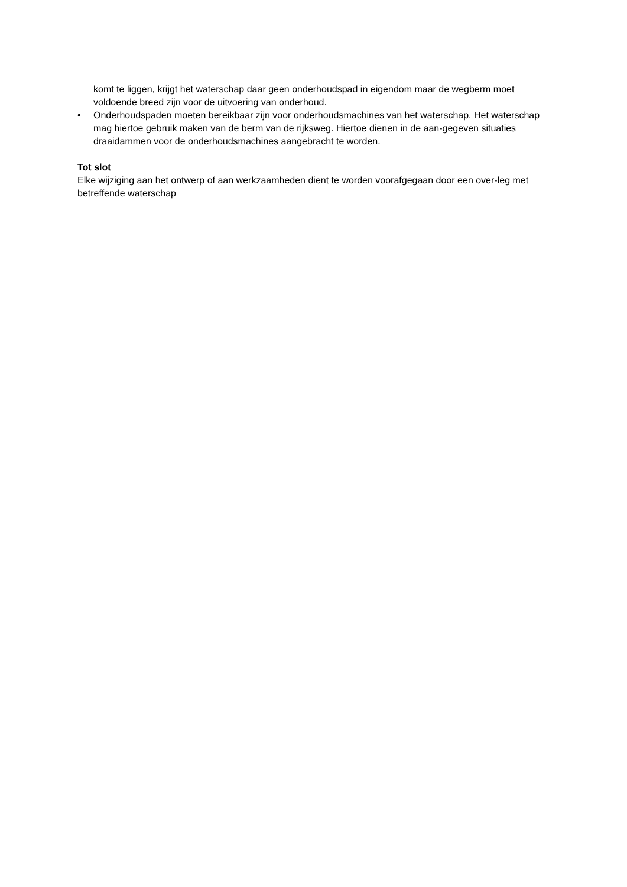komt te liggen, krijgt het waterschap daar geen onderhoudspad in eigendom maar de wegberm moet voldoende breed zijn voor de uitvoering van onderhoud.
• Onderhoudspaden moeten bereikbaar zijn voor onderhoudsmachines van het waterschap. Het waterschap mag hiertoe gebruik maken van de berm van de rijksweg. Hiertoe dienen in de aan-gegeven situaties draaidammen voor de onderhoudsmachines aangebracht te worden.
Tot slot
Elke wijziging aan het ontwerp of aan werkzaamheden dient te worden voorafgegaan door een over-leg met betreffende waterschap